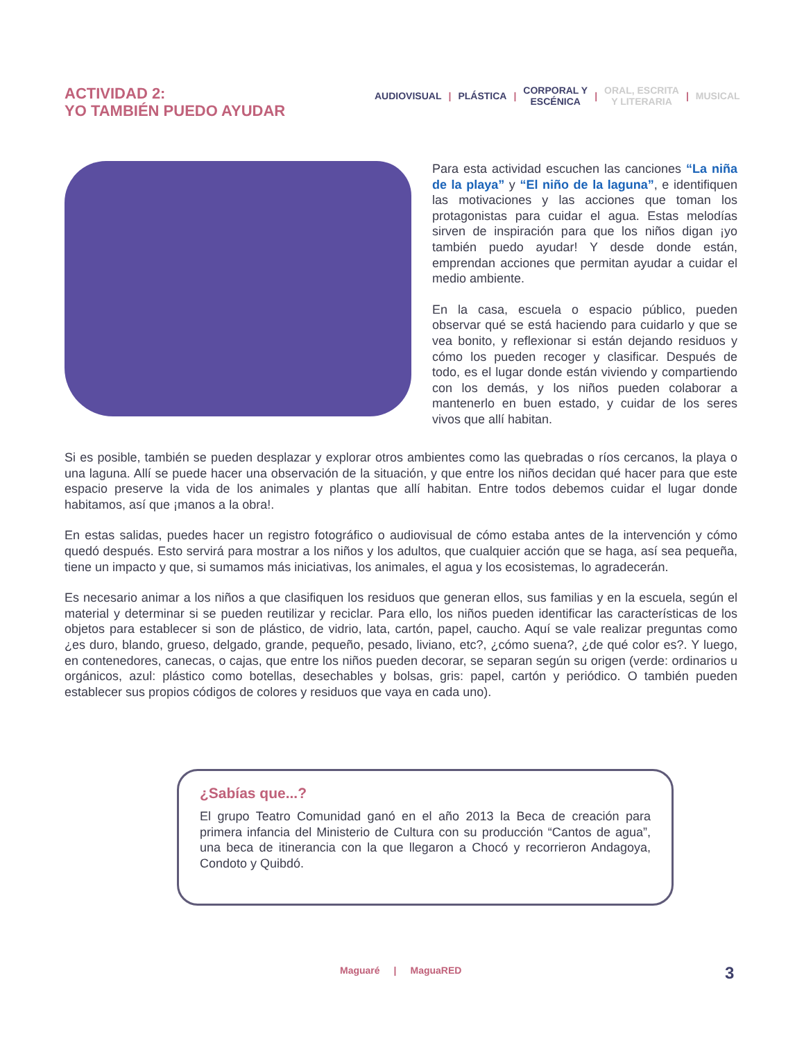ACTIVIDAD 2:
YO TAMBIÉN PUEDO AYUDAR
AUDIOVISUAL | PLÁSTICA | CORPORAL Y
ESCÉNICA | ORAL, ESCRITA
Y LITERARIA | MUSICAL
Para esta actividad escuchen las canciones “La niña de la playa” y “El niño de la laguna”, e identifiquen las motivaciones y las acciones que toman los protagonistas para cuidar el agua. Estas melodías sirven de inspiración para que los niños digan ¡yo también puedo ayudar! Y desde donde están, emprendan acciones que permitan ayudar a cuidar el medio ambiente.
En la casa, escuela o espacio público, pueden observar qué se está haciendo para cuidarlo y que se vea bonito, y reflexionar si están dejando residuos y cómo los pueden recoger y clasificar. Después de todo, es el lugar donde están viviendo y compartiendo con los demás, y los niños pueden colaborar a mantenerlo en buen estado, y cuidar de los seres vivos que allí habitan.
Si es posible, también se pueden desplazar y explorar otros ambientes como las quebradas o ríos cercanos, la playa o una laguna. Allí se puede hacer una observación de la situación, y que entre los niños decidan qué hacer para que este espacio preserve la vida de los animales y plantas que allí habitan. Entre todos debemos cuidar el lugar donde habitamos, así que ¡manos a la obra!.
En estas salidas, puedes hacer un registro fotográfico o audiovisual de cómo estaba antes de la intervención y cómo quedó después. Esto servirá para mostrar a los niños y los adultos, que cualquier acción que se haga, así sea pequeña, tiene un impacto y que, si sumamos más iniciativas, los animales, el agua y los ecosistemas, lo agradecerán.
Es necesario animar a los niños a que clasifiquen los residuos que generan ellos, sus familias y en la escuela, según el material y determinar si se pueden reutilizar y reciclar. Para ello, los niños pueden identificar las características de los objetos para establecer si son de plástico, de vidrio, lata, cartón, papel, caucho. Aquí se vale realizar preguntas como ¿es duro, blando, grueso, delgado, grande, pequeño, pesado, liviano, etc?, ¿cómo suena?, ¿de qué color es?. Y luego, en contenedores, canecas, o cajas, que entre los niños pueden decorar, se separan según su origen (verde: ordinarios u orgánicos, azul: plástico como botellas, desechables y bolsas, gris: papel, cartón y periódico. O también pueden establecer sus propios códigos de colores y residuos que vaya en cada uno).
¿Sabías que...?
El grupo Teatro Comunidad ganó en el año 2013 la Beca de creación para primera infancia del Ministerio de Cultura con su producción “Cantos de agua”, una beca de itinerancia con la que llegaron a Chocó y recorrieron Andagoya, Condoto y Quibdó.
Maguaré | MaguaRED 3